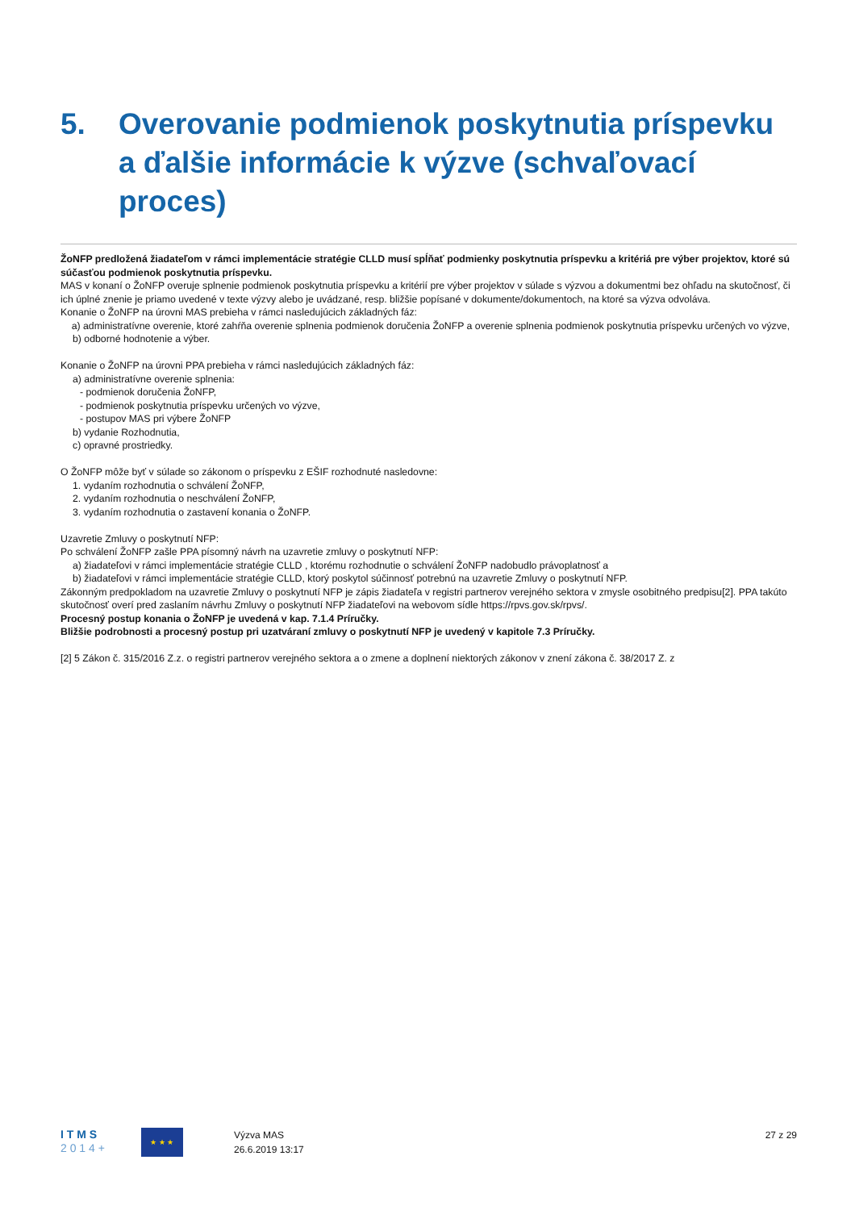5. Overovanie podmienok poskytnutia príspevku a ďalšie informácie k výzve (schvaľovací proces)
ŽoNFP predložená žiadateľom v rámci implementácie stratégie CLLD musí spĺňať podmienky poskytnutia príspevku a kritériá pre výber projektov, ktoré sú súčasťou podmienok poskytnutia príspevku.
MAS v konaní o ŽoNFP overuje splnenie podmienok poskytnutia príspevku a kritérií pre výber projektov v súlade s výzvou a dokumentmi bez ohľadu na skutočnosť, či ich úplné znenie je priamo uvedené v texte výzvy alebo je uvádzané, resp. bližšie popísané v dokumente/dokumentoch, na ktoré sa výzva odvoláva.
Konanie o ŽoNFP na úrovni MAS prebieha v rámci nasledujúcich základných fáz:
a) administratívne overenie, ktoré zahŕňa overenie splnenia podmienok doručenia ŽoNFP a overenie splnenia podmienok poskytnutia príspevku určených vo výzve,
b) odborné hodnotenie a výber.
Konanie o ŽoNFP na úrovni PPA prebieha v rámci nasledujúcich základných fáz:
a) administratívne overenie splnenia:
- podmienok doručenia ŽoNFP,
- podmienok poskytnutia príspevku určených vo výzve,
- postupov MAS pri výbere ŽoNFP
b) vydanie Rozhodnutia,
c) opravné prostriedky.
O ŽoNFP môže byť v súlade so zákonom o príspevku z EŠIF rozhodnuté nasledovne:
1. vydaním rozhodnutia o schválení ŽoNFP,
2. vydaním rozhodnutia o neschválení ŽoNFP,
3. vydaním rozhodnutia o zastavení konania o ŽoNFP.
Uzavretie Zmluvy o poskytnutí NFP:
Po schválení ŽoNFP zašle PPA písomný návrh na uzavretie zmluvy o poskytnutí NFP:
a) žiadateľovi v rámci implementácie stratégie CLLD , ktorému rozhodnutie o schválení ŽoNFP nadobudlo právoplatnosť a
b) žiadateľovi v rámci implementácie stratégie CLLD, ktorý poskytol súčinnosť potrebnú na uzavretie Zmluvy o poskytnutí NFP.
Zákonným predpokladom na uzavretie Zmluvy o poskytnutí NFP je zápis žiadateľa v registri partnerov verejného sektora v zmysle osobitného predpisu[2]. PPA takúto skutočnosť overí pred zaslaním návrhu Zmluvy o poskytnutí NFP žiadateľovi na webovom sídle https://rpvs.gov.sk/rpvs/.
Procesný postup konania o ŽoNFP je uvedená v kap. 7.1.4 Príručky.
Bližšie podrobnosti a procesný postup pri uzatváraní zmluvy o poskytnutí NFP je uvedený v kapitole 7.3 Príručky.
[2] 5 Zákon č. 315/2016 Z.z. o registri partnerov verejného sektora a o zmene a doplnení niektorých zákonov v znení zákona č. 38/2017 Z. z
I T M S
2 0 1 4 +
★ ★ ★
Výzva MAS
26.6.2019 13:17
27 z 29